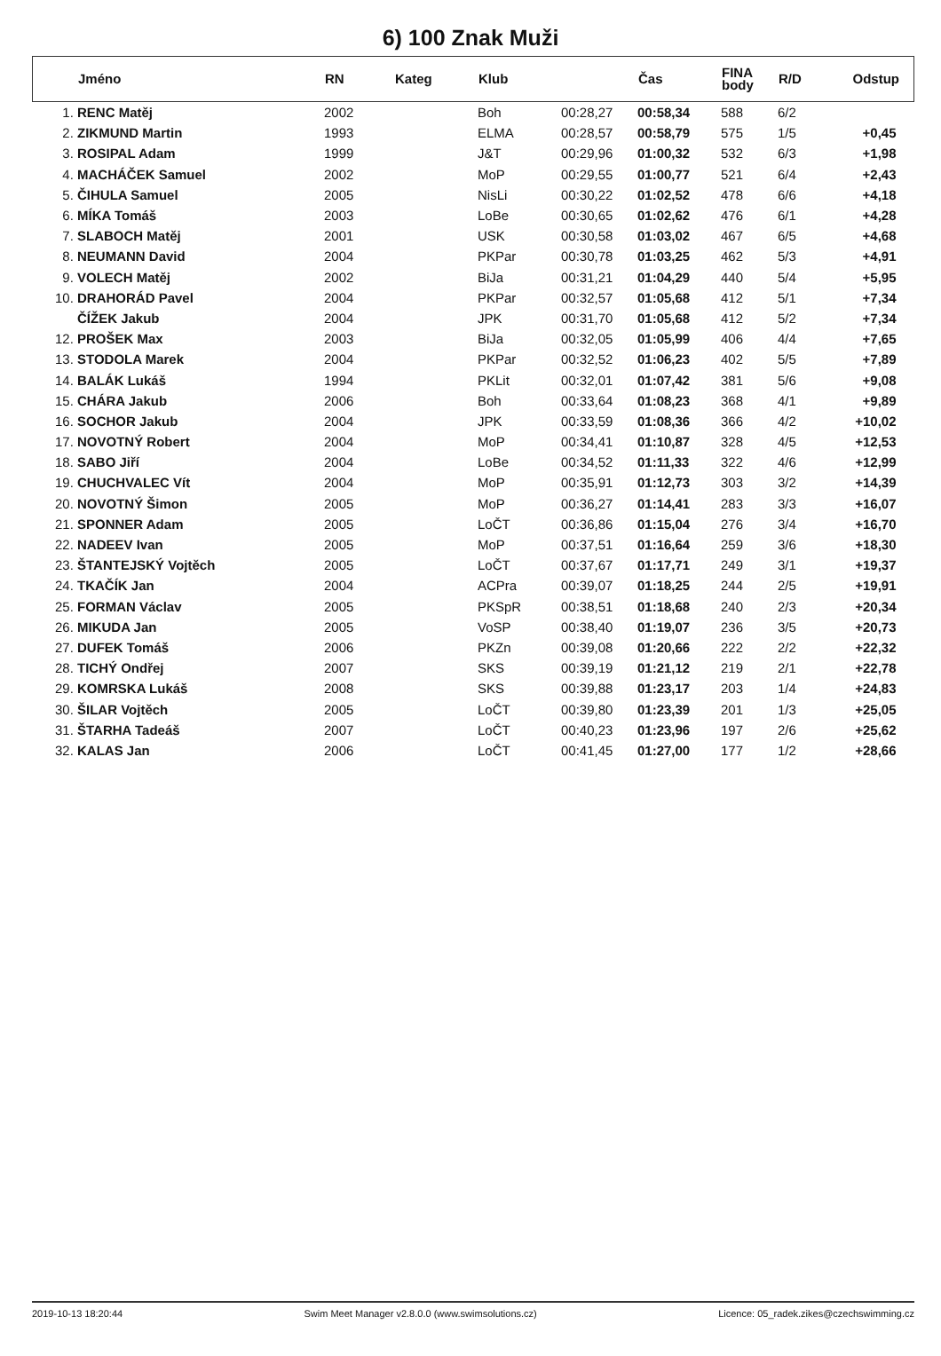6) 100 Znak Muži
| | Jméno | RN | Kateg | Klub | | Čas | FINA body | R/D | Odstup |
| --- | --- | --- | --- | --- | --- | --- | --- | --- | --- |
| 1. | RENC Matěj | 2002 | | Boh | 00:28,27 | 00:58,34 | 588 | 6/2 | |
| 2. | ZIKMUND Martin | 1993 | | ELMA | 00:28,57 | 00:58,79 | 575 | 1/5 | +0,45 |
| 3. | ROSIPAL Adam | 1999 | | J&T | 00:29,96 | 01:00,32 | 532 | 6/3 | +1,98 |
| 4. | MACHÁČEK Samuel | 2002 | | MoP | 00:29,55 | 01:00,77 | 521 | 6/4 | +2,43 |
| 5. | ČIHULA Samuel | 2005 | | NisLi | 00:30,22 | 01:02,52 | 478 | 6/6 | +4,18 |
| 6. | MÍKA Tomáš | 2003 | | LoBe | 00:30,65 | 01:02,62 | 476 | 6/1 | +4,28 |
| 7. | SLABOCH Matěj | 2001 | | USK | 00:30,58 | 01:03,02 | 467 | 6/5 | +4,68 |
| 8. | NEUMANN David | 2004 | | PKPar | 00:30,78 | 01:03,25 | 462 | 5/3 | +4,91 |
| 9. | VOLECH Matěj | 2002 | | BiJa | 00:31,21 | 01:04,29 | 440 | 5/4 | +5,95 |
| 10. | DRAHORÁD Pavel | 2004 | | PKPar | 00:32,57 | 01:05,68 | 412 | 5/1 | +7,34 |
| | ČÍŽEK Jakub | 2004 | | JPK | 00:31,70 | 01:05,68 | 412 | 5/2 | +7,34 |
| 12. | PROŠEK Max | 2003 | | BiJa | 00:32,05 | 01:05,99 | 406 | 4/4 | +7,65 |
| 13. | STODOLA Marek | 2004 | | PKPar | 00:32,52 | 01:06,23 | 402 | 5/5 | +7,89 |
| 14. | BALÁK Lukáš | 1994 | | PKLit | 00:32,01 | 01:07,42 | 381 | 5/6 | +9,08 |
| 15. | CHÁRA Jakub | 2006 | | Boh | 00:33,64 | 01:08,23 | 368 | 4/1 | +9,89 |
| 16. | SOCHOR Jakub | 2004 | | JPK | 00:33,59 | 01:08,36 | 366 | 4/2 | +10,02 |
| 17. | NOVOTNÝ Robert | 2004 | | MoP | 00:34,41 | 01:10,87 | 328 | 4/5 | +12,53 |
| 18. | SABO Jiří | 2004 | | LoBe | 00:34,52 | 01:11,33 | 322 | 4/6 | +12,99 |
| 19. | CHUCHVALEC Vít | 2004 | | MoP | 00:35,91 | 01:12,73 | 303 | 3/2 | +14,39 |
| 20. | NOVOTNÝ Šimon | 2005 | | MoP | 00:36,27 | 01:14,41 | 283 | 3/3 | +16,07 |
| 21. | SPONNER Adam | 2005 | | LoČT | 00:36,86 | 01:15,04 | 276 | 3/4 | +16,70 |
| 22. | NADEEV Ivan | 2005 | | MoP | 00:37,51 | 01:16,64 | 259 | 3/6 | +18,30 |
| 23. | ŠTANTEJSKÝ Vojtěch | 2005 | | LoČT | 00:37,67 | 01:17,71 | 249 | 3/1 | +19,37 |
| 24. | TKAČÍK Jan | 2004 | | ACPra | 00:39,07 | 01:18,25 | 244 | 2/5 | +19,91 |
| 25. | FORMAN Václav | 2005 | | PKSpR | 00:38,51 | 01:18,68 | 240 | 2/3 | +20,34 |
| 26. | MIKUDA Jan | 2005 | | VoSP | 00:38,40 | 01:19,07 | 236 | 3/5 | +20,73 |
| 27. | DUFEK Tomáš | 2006 | | PKZn | 00:39,08 | 01:20,66 | 222 | 2/2 | +22,32 |
| 28. | TICHÝ Ondřej | 2007 | | SKS | 00:39,19 | 01:21,12 | 219 | 2/1 | +22,78 |
| 29. | KOMRSKA Lukáš | 2008 | | SKS | 00:39,88 | 01:23,17 | 203 | 1/4 | +24,83 |
| 30. | ŠILAR Vojtěch | 2005 | | LoČT | 00:39,80 | 01:23,39 | 201 | 1/3 | +25,05 |
| 31. | ŠTARHA Tadeáš | 2007 | | LoČT | 00:40,23 | 01:23,96 | 197 | 2/6 | +25,62 |
| 32. | KALAS Jan | 2006 | | LoČT | 00:41,45 | 01:27,00 | 177 | 1/2 | +28,66 |
2019-10-13 18:20:44 Swim Meet Manager v2.8.0.0 (www.swimsolutions.cz) Licence: 05_radek.zikes@czechswimming.cz